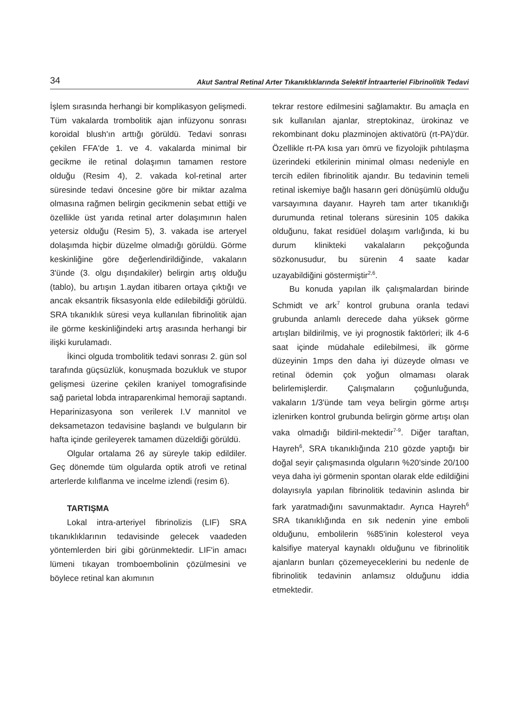34 Akut Santral Retinal Arter Tıkanıklıklarında Selektif İntraarteriel Fibrinolitik Tedavi
İşlem sırasında herhangi bir komplikasyon gelişmedi. Tüm vakalarda trombolitik ajan infüzyonu sonrası koroidal blush'ın arttığı görüldü. Tedavi sonrası çekilen FFA'de 1. ve 4. vakalarda minimal bir gecikme ile retinal dolaşımın tamamen restore olduğu (Resim 4), 2. vakada kol-retinal arter süresinde tedavi öncesine göre bir miktar azalma olmasına rağmen belirgin gecikmenin sebat ettiği ve özellikle üst yarıda retinal arter dolaşımının halen yetersiz olduğu (Resim 5), 3. vakada ise arteryel dolaşımda hiçbir düzelme olmadığı görüldü. Görme keskinliğine göre değerlendirildiğinde, vakaların 3'ünde (3. olgu dışındakiler) belirgin artış olduğu (tablo), bu artışın 1.aydan itibaren ortaya çıktığı ve ancak eksantrik fiksasyonla elde edilebildiği görüldü. SRA tıkanıklık süresi veya kullanılan fibrinolitik ajan ile görme keskinliğindeki artış arasında herhangi bir ilişki kurulamadı.
İkinci olguda trombolitik tedavi sonrası 2. gün sol tarafında güçsüzlük, konuşmada bozukluk ve stupor gelişmesi üzerine çekilen kraniyel tomografisinde sağ parietal lobda intraparenkimal hemoraji saptandı. Heparinizasyona son verilerek I.V mannitol ve deksametazon tedavisine başlandı ve bulguların bir hafta içinde gerileyerek tamamen düzeldiği görüldü.
Olgular ortalama 26 ay süreyle takip edildiler. Geç dönemde tüm olgularda optik atrofi ve retinal arterlerde kılıflanma ve incelme izlendi (resim 6).
TARTIŞMA
Lokal intra-arteriyel fibrinolizis (LIF) SRA tıkanıklıklarının tedavisinde gelecek vaadeden yöntemlerden biri gibi görünmektedir. LIF'in amacı lümeni tıkayan tromboembolinin çözülmesini ve böylece retinal kan akımının
tekrar restore edilmesini sağlamaktır. Bu amaçla en sık kullanılan ajanlar, streptokinaz, ürokinaz ve rekombinant doku plazminojen aktivatörü (rt-PA)'dür. Özellikle rt-PA kısa yarı ömrü ve fizyolojik pıhtılaşma üzerindeki etkilerinin minimal olması nedeniyle en tercih edilen fibrinolitik ajandır. Bu tedavinin temeli retinal iskemiye bağlı hasarın geri dönüşümlü olduğu varsayımına dayanır. Hayreh tam arter tıkanıklığı durumunda retinal tolerans süresinin 105 dakika olduğunu, fakat residüel dolaşım varlığında, ki bu durum klinikteki vakalaların pekçoğunda sözkonusudur, bu sürenin 4 saate kadar uzayabildiğini göstermiştir<sup>2,6</sup>.
Bu konuda yapılan ilk çalışmalardan birinde Schmidt ve ark<sup>7</sup> kontrol grubuna oranla tedavi grubunda anlamlı derecede daha yüksek görme artışları bildirilmiş, ve iyi prognostik faktörleri; ilk 4-6 saat içinde müdahale edilebilmesi, ilk görme düzeyinin 1mps den daha iyi düzeyde olması ve retinal ödemin çok yoğun olmaması olarak belirlemişlerdir. Çalışmaların çoğunluğunda, vakaların 1/3'ünde tam veya belirgin görme artışı izlenirken kontrol grubunda belirgin görme artışı olan vaka olmadığı bildiril-mektedir<sup>7-9</sup>. Diğer taraftan, Hayreh<sup>6</sup>, SRA tıkanıklığında 210 gözde yaptığı bir doğal seyir çalışmasında olguların %20’sinde 20/100 veya daha iyi görmenin spontan olarak elde edildiğini dolayısıyla yapılan fibrinolitik tedavinin aslında bir fark yaratmadığını savunmaktadır. Ayrıca Hayreh<sup>6</sup> SRA tıkanıklığında en sık nedenin yine emboli olduğunu, embolilerin %85'inin kolesterol veya kalsifiye materyal kaynaklı olduğunu ve fibrinolitik ajanların bunları çözemeyeceklerini bu nedenle de fibrinolitik tedavinin anlamsız olduğunu iddia etmektedir.